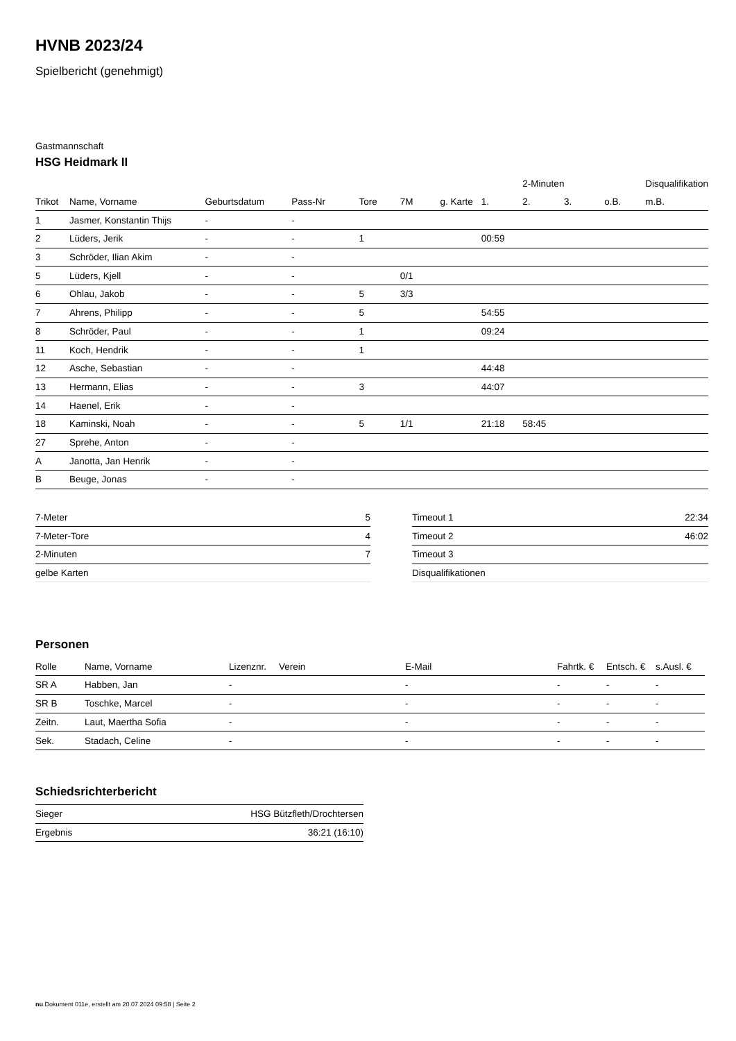HVNB 2023/24
Spielbericht (genehmigt)
Gastmannschaft
HSG Heidmark II
| | | | | | | | | 2-Minuten | | | Disqualifikation |
| --- | --- | --- | --- | --- | --- | --- | --- | --- | --- | --- | --- |
| Trikot | Name, Vorname | Geburtsdatum | Pass-Nr | Tore | 7M | g. Karte | 1. | 2. | 3. | o.B. | m.B. |
| 1 | Jasmer, Konstantin Thijs | - | - | | | | | | | | |
| 2 | Lüders, Jerik | - | - | 1 | | | 00:59 | | | | |
| 3 | Schröder, Ilian Akim | - | - | | | | | | | | |
| 5 | Lüders, Kjell | - | - | | 0/1 | | | | | | |
| 6 | Ohlau, Jakob | - | - | 5 | 3/3 | | | | | | |
| 7 | Ahrens, Philipp | - | - | 5 | | | 54:55 | | | | |
| 8 | Schröder, Paul | - | - | 1 | | | 09:24 | | | | |
| 11 | Koch, Hendrik | - | - | 1 | | | | | | | |
| 12 | Asche, Sebastian | - | - | | | | 44:48 | | | | |
| 13 | Hermann, Elias | - | - | 3 | | | 44:07 | | | | |
| 14 | Haenel, Erik | - | - | | | | | | | | |
| 18 | Kaminski, Noah | - | - | 5 | 1/1 | | 21:18 | 58:45 | | | |
| 27 | Sprehe, Anton | - | - | | | | | | | | |
| A | Janotta, Jan Henrik | - | - | | | | | | | | |
| B | Beuge, Jonas | - | - | | | | | | | | |
| 7-Meter | 5 |
| 7-Meter-Tore | 4 |
| 2-Minuten | 7 |
| gelbe Karten | |
| Timeout 1 | 22:34 |
| Timeout 2 | 46:02 |
| Timeout 3 | |
| Disqualifikationen | |
Personen
| Rolle | Name, Vorname | Lizenznr. | Verein | E-Mail | Fahrtk. € | Entsch. € | s.Ausl. € |
| --- | --- | --- | --- | --- | --- | --- | --- |
| SR A | Habben, Jan | - | | - | - | - | - |
| SR B | Toschke, Marcel | - | | - | - | - | - |
| Zeitn. | Laut, Maertha Sofia | - | | - | - | - | - |
| Sek. | Stadach, Celine | - | | - | - | - | - |
Schiedsrichterbericht
| Sieger | HSG Bützfleth/Drochtersen |
| Ergebnis | 36:21 (16:10) |
nu.Dokument 011e, erstellt am 20.07.2024 09:58 | Seite 2